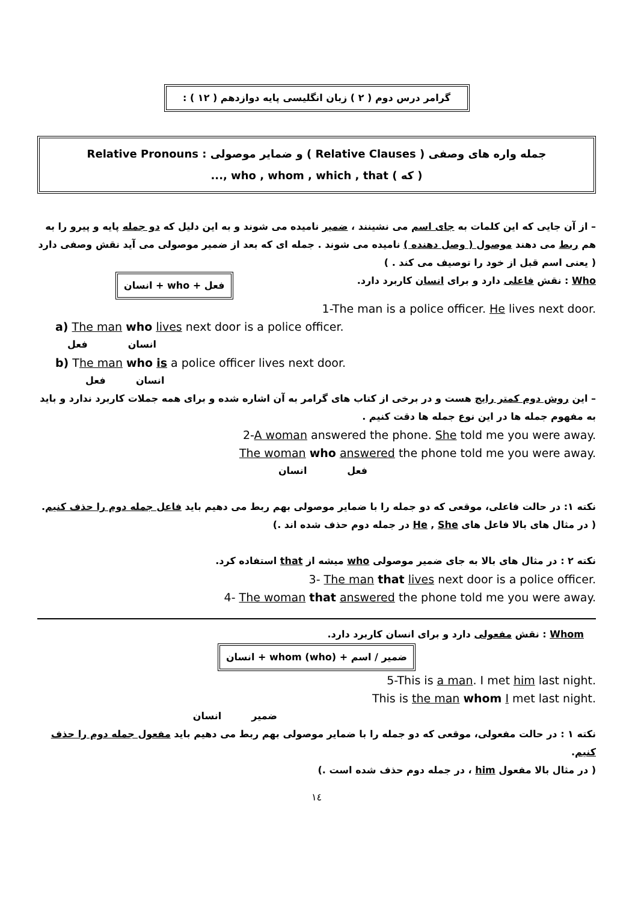گرامر درس دوم ( ۲ ) زبان انگلیسی پایه دوازدهم ( ۱۲ ) :
جمله واره های وصفی ( Relative Clauses ) و ضمایر موصولی : Relative Pronouns
( که ) who , whom , which , that ,...
– از آن جایی که این کلمات به جای اسم می نشینند ، ضمیر نامیده می شوند و به این دلیل که دو جمله پایه و پیرو را به هم ربط می دهند موصول ( وصل دهنده ) نامیده می شوند . جمله ای که بعد از ضمیر موصولی می آید نقش وصفی دارد ( یعنی اسم قبل از خود را توصیف می کند . )
Who : نقش فاعلی دارد و برای انسان کاربرد دارد. فعل + who + انسان
1-The man is a police officer. He lives next door.
a) The man who lives next door is a police officer.
انسان فعل
b) The man who is a police officer lives next door.
انسان فعل
– این روش دوم کمتر رایج هست و در برخی از کتاب های گرامر به آن اشاره شده و برای همه جملات کاربرد ندارد و باید به مفهوم جمله ها در این نوع جمله ها دقت کنیم .
2-A woman answered the phone. She told me you were away.
The woman who answered the phone told me you were away.
فعل انسان
نکته ۱: در حالت فاعلی، موقعی که دو جمله را با ضمایر موصولی بهم ربط می دهیم باید فاعل جمله دوم را حذف کنیم. ( در مثال های بالا فاعل های He , She در جمله دوم حذف شده اند .)
نکته ۲ : در مثال های بالا به جای ضمیر موصولی who میشه از that استفاده کرد.
3- The man that lives next door is a police officer.
4- The woman that answered the phone told me you were away.
Whom : نقش مفعولی دارد و برای انسان کاربرد دارد.
ضمیر / اسم + whom (who) + انسان
5-This is a man. I met him last night.
This is the man whom I met last night.
ضمیر انسان
نکته ۱ : در حالت مفعولی، موقعی که دو جمله را با ضمایر موصولی بهم ربط می دهیم باید مفعول جمله دوم را حذف کنیم.
( در مثال بالا مفعول him ، در جمله دوم حذف شده است .)
۱٤